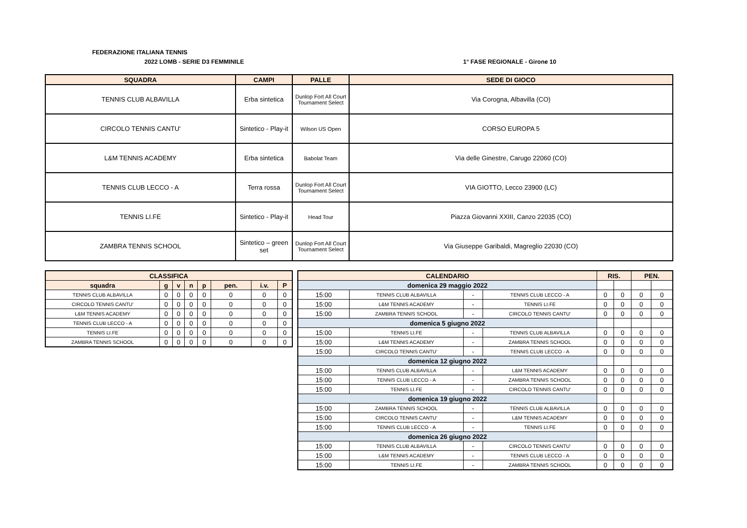FEDERAZIONE ITALIANA TENNIS
2022 LOMB - SERIE D3 FEMMINILE 1° FASE REGIONALE - Girone 10
| SQUADRA | CAMPI | PALLE | SEDE DI GIOCO |
| --- | --- | --- | --- |
| TENNIS CLUB ALBAVILLA | Erba sintetica | Dunlop Fort All Court Tournament Select | Via Corogna, Albavilla (CO) |
| CIRCOLO TENNIS CANTU' | Sintetico - Play-it | Wilson US Open | CORSO EUROPA 5 |
| L&M TENNIS ACADEMY | Erba sintetica | Babolat Team | Via delle Ginestre, Carugo 22060 (CO) |
| TENNIS CLUB LECCO - A | Terra rossa | Dunlop Fort All Court Tournament Select | VIA GIOTTO, Lecco 23900 (LC) |
| TENNIS LI.FE | Sintetico - Play-it | Head Tour | Piazza Giovanni XXIII, Canzo 22035 (CO) |
| ZAMBRA TENNIS SCHOOL | Sintetico – green set | Dunlop Fort All Court Tournament Select | Via Giuseppe Garibaldi, Magreglio 22030 (CO) |
| CLASSIFICA | | | | | | | |
| --- | --- | --- | --- | --- | --- | --- | --- |
| squadra | g | v | n | p | pen. | i.v. | P |
| TENNIS CLUB ALBAVILLA | 0 | 0 | 0 | 0 | 0 | 0 | 0 |
| CIRCOLO TENNIS CANTU' | 0 | 0 | 0 | 0 | 0 | 0 | 0 |
| L&M TENNIS ACADEMY | 0 | 0 | 0 | 0 | 0 | 0 | 0 |
| TENNIS CLUB LECCO - A | 0 | 0 | 0 | 0 | 0 | 0 | 0 |
| TENNIS LI.FE | 0 | 0 | 0 | 0 | 0 | 0 | 0 |
| ZAMBRA TENNIS SCHOOL | 0 | 0 | 0 | 0 | 0 | 0 | 0 |
| CALENDARIO | | | | RIS. | | PEN. | |
| --- | --- | --- | --- | --- | --- | --- | --- |
| domenica 29 maggio 2022 | | | | | | | |
| 15:00 | TENNIS CLUB ALBAVILLA | - | TENNIS CLUB LECCO - A | 0 | 0 | 0 | 0 |
| 15:00 | L&M TENNIS ACADEMY | - | TENNIS LI.FE | 0 | 0 | 0 | 0 |
| 15:00 | ZAMBRA TENNIS SCHOOL | - | CIRCOLO TENNIS CANTU' | 0 | 0 | 0 | 0 |
| domenica 5 giugno 2022 | | | | | | | |
| 15:00 | TENNIS LI.FE | - | TENNIS CLUB ALBAVILLA | 0 | 0 | 0 | 0 |
| 15:00 | L&M TENNIS ACADEMY | - | ZAMBRA TENNIS SCHOOL | 0 | 0 | 0 | 0 |
| 15:00 | CIRCOLO TENNIS CANTU' | - | TENNIS CLUB LECCO - A | 0 | 0 | 0 | 0 |
| domenica 12 giugno 2022 | | | | | | | |
| 15:00 | TENNIS CLUB ALBAVILLA | - | L&M TENNIS ACADEMY | 0 | 0 | 0 | 0 |
| 15:00 | TENNIS CLUB LECCO - A | - | ZAMBRA TENNIS SCHOOL | 0 | 0 | 0 | 0 |
| 15:00 | TENNIS LI.FE | - | CIRCOLO TENNIS CANTU' | 0 | 0 | 0 | 0 |
| domenica 19 giugno 2022 | | | | | | | |
| 15:00 | ZAMBRA TENNIS SCHOOL | - | TENNIS CLUB ALBAVILLA | 0 | 0 | 0 | 0 |
| 15:00 | CIRCOLO TENNIS CANTU' | - | L&M TENNIS ACADEMY | 0 | 0 | 0 | 0 |
| 15:00 | TENNIS CLUB LECCO - A | - | TENNIS LI.FE | 0 | 0 | 0 | 0 |
| domenica 26 giugno 2022 | | | | | | | |
| 15:00 | TENNIS CLUB ALBAVILLA | - | CIRCOLO TENNIS CANTU' | 0 | 0 | 0 | 0 |
| 15:00 | L&M TENNIS ACADEMY | - | TENNIS CLUB LECCO - A | 0 | 0 | 0 | 0 |
| 15:00 | TENNIS LI.FE | - | ZAMBRA TENNIS SCHOOL | 0 | 0 | 0 | 0 |